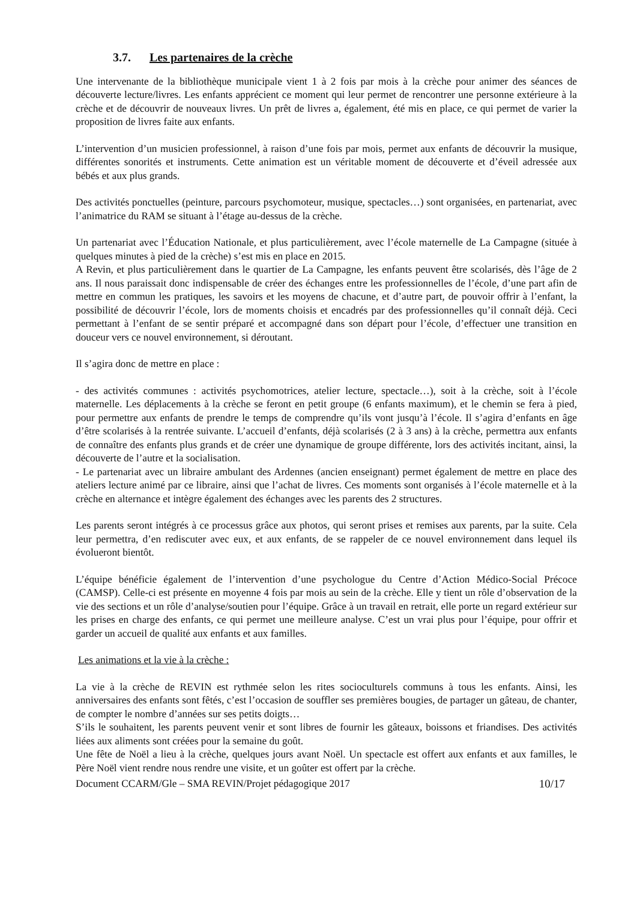3.7. Les partenaires de la crèche
Une intervenante de la bibliothèque municipale vient 1 à 2 fois par mois à la crèche pour animer des séances de découverte lecture/livres. Les enfants apprécient ce moment qui leur permet de rencontrer une personne extérieure à la crèche et de découvrir de nouveaux livres. Un prêt de livres a, également, été mis en place, ce qui permet de varier la proposition de livres faite aux enfants.
L’intervention d’un musicien professionnel, à raison d’une fois par mois, permet aux enfants de découvrir la musique, différentes sonorités et instruments. Cette animation est un véritable moment de découverte et d’éveil adressée aux bébés et aux plus grands.
Des activités ponctuelles (peinture, parcours psychomoteur, musique, spectacles…) sont organisées, en partenariat, avec l’animatrice du RAM se situant à l’étage au-dessus de la crèche.
Un partenariat avec l’Éducation Nationale, et plus particulièrement, avec l’école maternelle de La Campagne (située à quelques minutes à pied de la crèche) s’est mis en place en 2015.
A Revin, et plus particulièrement dans le quartier de La Campagne, les enfants peuvent être scolarisés, dès l’âge de 2 ans. Il nous paraissait donc indispensable de créer des échanges entre les professionnelles de l’école, d’une part afin de mettre en commun les pratiques, les savoirs et les moyens de chacune, et d’autre part, de pouvoir offrir à l’enfant, la possibilité de découvrir l’école, lors de moments choisis et encadrés par des professionnelles qu’il connaît déjà. Ceci permettant à l’enfant de se sentir préparé et accompagné dans son départ pour l’école, d’effectuer une transition en douceur vers ce nouvel environnement, si déroutant.
Il s’agira donc de mettre en place :
- des activités communes : activités psychomotrices, atelier lecture, spectacle…), soit à la crèche, soit à l’école maternelle. Les déplacements à la crèche se feront en petit groupe (6 enfants maximum), et le chemin se fera à pied, pour permettre aux enfants de prendre le temps de comprendre qu’ils vont jusqu’à l’école. Il s’agira d’enfants en âge d’être scolarisés à la rentrée suivante. L’accueil d’enfants, déjà scolarisés (2 à 3 ans) à la crèche, permettra aux enfants de connaître des enfants plus grands et de créer une dynamique de groupe différente, lors des activités incitant, ainsi, la découverte de l’autre et la socialisation.
- Le partenariat avec un libraire ambulant des Ardennes (ancien enseignant) permet également de mettre en place des ateliers lecture animé par ce libraire, ainsi que l’achat de livres. Ces moments sont organisés à l’école maternelle et à la crèche en alternance et intègre également des échanges avec les parents des 2 structures.
Les parents seront intégrés à ce processus grâce aux photos, qui seront prises et remises aux parents, par la suite. Cela leur permettra, d’en rediscuter avec eux, et aux enfants, de se rappeler de ce nouvel environnement dans lequel ils évolueront bientôt.
L’équipe bénéficie également de l’intervention d’une psychologue du Centre d’Action Médico-Social Précoce (CAMSP). Celle-ci est présente en moyenne 4 fois par mois au sein de la crèche. Elle y tient un rôle d’observation de la vie des sections et un rôle d’analyse/soutien pour l’équipe. Grâce à un travail en retrait, elle porte un regard extérieur sur les prises en charge des enfants, ce qui permet une meilleure analyse. C’est un vrai plus pour l’équipe, pour offrir et garder un accueil de qualité aux enfants et aux familles.
Les animations et la vie à la crèche :
La vie à la crèche de REVIN est rythmée selon les rites socioculturels communs à tous les enfants. Ainsi, les anniversaires des enfants sont fêtés, c’est l’occasion de souffler ses premières bougies, de partager un gâteau, de chanter, de compter le nombre d’années sur ses petits doigts…
S’ils le souhaitent, les parents peuvent venir et sont libres de fournir les gâteaux, boissons et friandises. Des activités liées aux aliments sont créées pour la semaine du goût.
Une fête de Noël a lieu à la crèche, quelques jours avant Noël. Un spectacle est offert aux enfants et aux familles, le Père Noël vient rendre nous rendre une visite, et un goûter est offert par la crèche.
Document CCARM/Gle – SMA REVIN/Projet pédagogique 2017 10/17